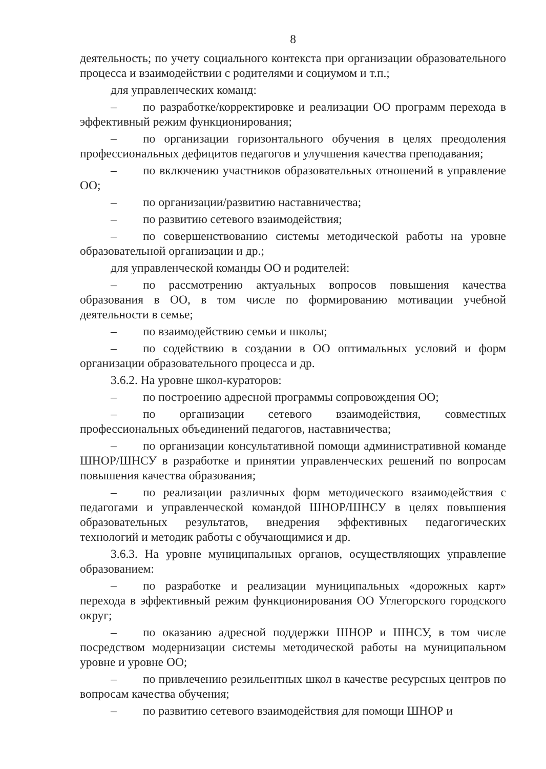8
деятельность; по учету социального контекста при организации образовательного процесса и взаимодействии с родителями и социумом и т.п.;
для управленческих команд:
– по разработке/корректировке и реализации ОО программ перехода в эффективный режим функционирования;
– по организации горизонтального обучения в целях преодоления профессиональных дефицитов педагогов и улучшения качества преподавания;
– по включению участников образовательных отношений в управление ОО;
– по организации/развитию наставничества;
– по развитию сетевого взаимодействия;
– по совершенствованию системы методической работы на уровне образовательной организации и др.;
для управленческой команды ОО и родителей:
– по рассмотрению актуальных вопросов повышения качества образования в ОО, в том числе по формированию мотивации учебной деятельности в семье;
– по взаимодействию семьи и школы;
– по содействию в создании в ОО оптимальных условий и форм организации образовательного процесса и др.
3.6.2. На уровне школ-кураторов:
– по построению адресной программы сопровождения ОО;
– по организации сетевого взаимодействия, совместных профессиональных объединений педагогов, наставничества;
– по организации консультативной помощи административной команде ШНОР/ШНСУ в разработке и принятии управленческих решений по вопросам повышения качества образования;
– по реализации различных форм методического взаимодействия с педагогами и управленческой командой ШНОР/ШНСУ в целях повышения образовательных результатов, внедрения эффективных педагогических технологий и методик работы с обучающимися и др.
3.6.3. На уровне муниципальных органов, осуществляющих управление образованием:
– по разработке и реализации муниципальных «дорожных карт» перехода в эффективный режим функционирования ОО Углегорского городского округ;
– по оказанию адресной поддержки ШНОР и ШНСУ, в том числе посредством модернизации системы методической работы на муниципальном уровне и уровне ОО;
– по привлечению резильентных школ в качестве ресурсных центров по вопросам качества обучения;
– по развитию сетевого взаимодействия для помощи ШНОР и